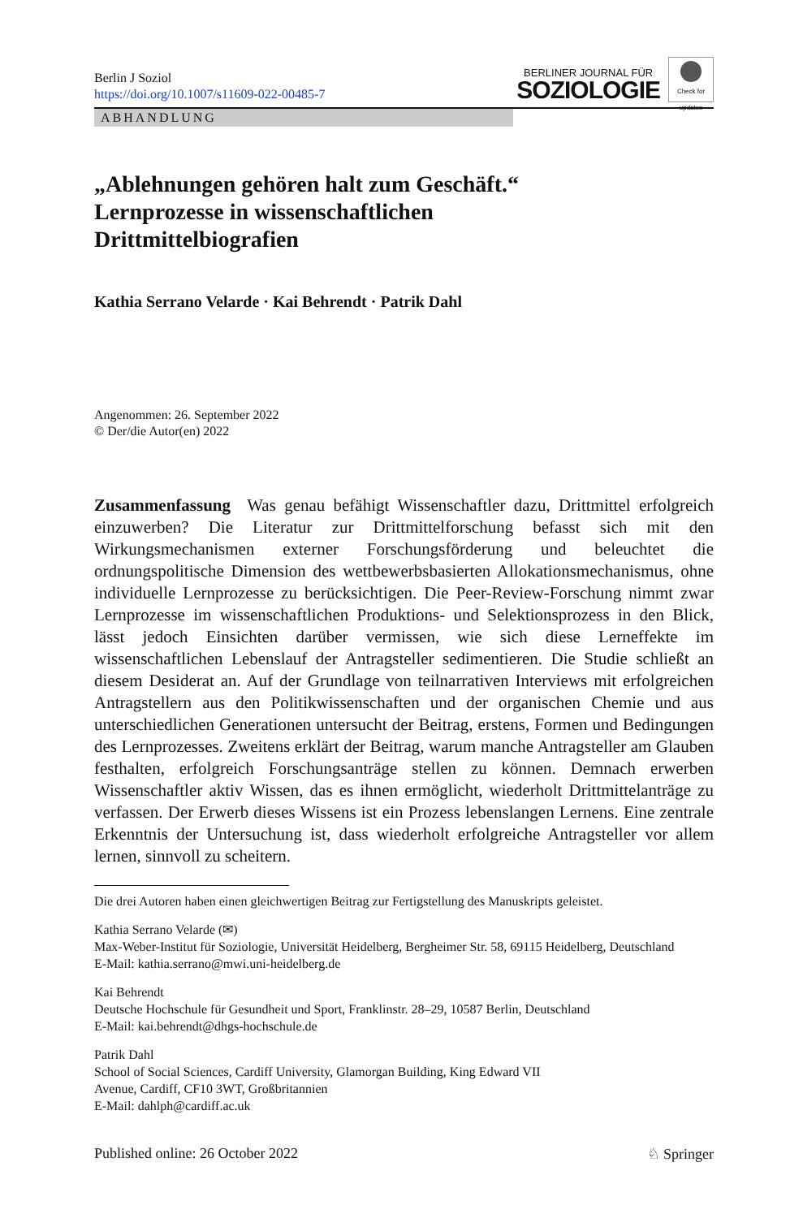Berlin J Soziol
https://doi.org/10.1007/s11609-022-00485-7
BERLINER JOURNAL FÜR
SOZIOLOGIE
Check for updates
ABHANDLUNG
„Ablehnungen gehören halt zum Geschäft.“
Lernprozesse in wissenschaftlichen
Drittmittelbiografien
Kathia Serrano Velarde · Kai Behrendt · Patrik Dahl
Angenommen: 26. September 2022
© Der/die Autor(en) 2022
Zusammenfassung Was genau befähigt Wissenschaftler dazu, Drittmittel erfolgreich einzuwerben? Die Literatur zur Drittmittelforschung befasst sich mit den Wirkungsmechanismen externer Forschungsförderung und beleuchtet die ordnungspolitische Dimension des wettbewerbsbasierten Allokationsmechanismus, ohne individuelle Lernprozesse zu berücksichtigen. Die Peer-Review-Forschung nimmt zwar Lernprozesse im wissenschaftlichen Produktions- und Selektionsprozess in den Blick, lässt jedoch Einsichten darüber vermissen, wie sich diese Lerneffekte im wissenschaftlichen Lebenslauf der Antragsteller sedimentieren. Die Studie schließt an diesem Desiderat an. Auf der Grundlage von teilnarrativen Interviews mit erfolgreichen Antragstellern aus den Politikwissenschaften und der organischen Chemie und aus unterschiedlichen Generationen untersucht der Beitrag, erstens, Formen und Bedingungen des Lernprozesses. Zweitens erklärt der Beitrag, warum manche Antragsteller am Glauben festhalten, erfolgreich Forschungsanträge stellen zu können. Demnach erwerben Wissenschaftler aktiv Wissen, das es ihnen ermöglicht, wiederholt Drittmittelanträge zu verfassen. Der Erwerb dieses Wissens ist ein Prozess lebenslangen Lernens. Eine zentrale Erkenntnis der Untersuchung ist, dass wiederholt erfolgreiche Antragsteller vor allem lernen, sinnvoll zu scheitern.
Die drei Autoren haben einen gleichwertigen Beitrag zur Fertigstellung des Manuskripts geleistet.
Kathia Serrano Velarde (✉)
Max-Weber-Institut für Soziologie, Universität Heidelberg, Bergheimer Str. 58, 69115 Heidelberg, Deutschland
E-Mail: kathia.serrano@mwi.uni-heidelberg.de
Kai Behrendt
Deutsche Hochschule für Gesundheit und Sport, Franklinstr. 28–29, 10587 Berlin, Deutschland
E-Mail: kai.behrendt@dhgs-hochschule.de
Patrik Dahl
School of Social Sciences, Cardiff University, Glamorgan Building, King Edward VII
Avenue, Cardiff, CF10 3WT, Großbritannien
E-Mail: dahlph@cardiff.ac.uk
Published online: 26 October 2022 ♘ Springer